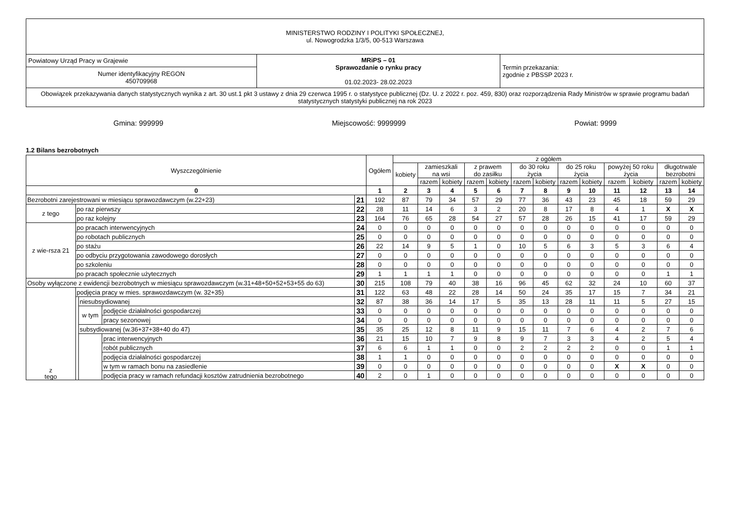| MINISTERSTWO RODZINY I POLITYKI SPOŁECZNEJ, ul. Nowogrodzka 1/3/5, 00-513 Warszawa | | |
| Powiatowy Urząd Pracy w Grajewie | MRiPS – 01 Sprawozdanie o rynku pracy 01.02.2023- 28.02.2023 | Termin przekazania: zgodnie z PBSSP 2023 r. |
| Numer identyfikacyjny REGON 450709968 | | |
| Obowiązek przekazywania danych statystycznych wynika z art. 30 ust.1 pkt 3 ustawy z dnia 29 czerwca 1995 r. o statystyce publicznej (Dz. U. z 2022 r. poz. 459, 830) oraz rozporządzenia Rady Ministrów w sprawie programu badań statystycznych statystyki publicznej na rok 2023 | | |
Gmina: 999999 Miejscowość: 9999999 Powiat: 9999
1.2 Bilans bezrobotnych
| Wyszczególnienie | | | | | Ogółem | z ogółem | | | | | | | | | | | | |
| --- | --- | --- | --- | --- | --- | --- | --- | --- | --- | --- | --- | --- | --- | --- | --- | --- | --- | --- |
| | | | | | | kobiety | zamieszkali na wsi | | z prawem do zasiłku | | do 30 roku życia | | do 25 roku życia | | powyżej 50 roku życia | | długotrwale bezrobotni | |
| | | | | | | | razem | kobiety | razem | kobiety | razem | kobiety | razem | kobiety | razem | kobiety | razem | kobiety |
| 0 | | | | | 1 | 2 | 3 | 4 | 5 | 6 | 7 | 8 | 9 | 10 | 11 | 12 | 13 | 14 |
| Bezrobotni zarejestrowani w miesiącu sprawozdawczym (w.22+23) | | | | 21 | 192 | 87 | 79 | 34 | 57 | 29 | 77 | 36 | 43 | 23 | 45 | 18 | 59 | 29 |
| z tego | po raz pierwszy | | | 22 | 28 | 11 | 14 | 6 | 3 | 2 | 20 | 8 | 17 | 8 | 4 | 1 | X | X |
| | po raz kolejny | | | 23 | 164 | 76 | 65 | 28 | 54 | 27 | 57 | 28 | 26 | 15 | 41 | 17 | 59 | 29 |
| z wie-rsza 21 | po pracach interwencyjnych | | | 24 | 0 | 0 | 0 | 0 | 0 | 0 | 0 | 0 | 0 | 0 | 0 | 0 | 0 | 0 |
| | po robotach publicznych | | | 25 | 0 | 0 | 0 | 0 | 0 | 0 | 0 | 0 | 0 | 0 | 0 | 0 | 0 | 0 |
| | po stażu | | | 26 | 22 | 14 | 9 | 5 | 1 | 0 | 10 | 5 | 6 | 3 | 5 | 3 | 6 | 4 |
| | po odbyciu przygotowania zawodowego dorosłych | | | 27 | 0 | 0 | 0 | 0 | 0 | 0 | 0 | 0 | 0 | 0 | 0 | 0 | 0 | 0 |
| | po szkoleniu | | | 28 | 0 | 0 | 0 | 0 | 0 | 0 | 0 | 0 | 0 | 0 | 0 | 0 | 0 | 0 |
| | po pracach społecznie użytecznych | | | 29 | 1 | 1 | 1 | 1 | 0 | 0 | 0 | 0 | 0 | 0 | 0 | 0 | 1 | 1 |
| Osoby wyłączone z ewidencji bezrobotnych w miesiącu sprawozdawczym (w.31+48+50+52+53+55 do 63) | | | | 30 | 215 | 108 | 79 | 40 | 38 | 16 | 96 | 45 | 62 | 32 | 24 | 10 | 60 | 37 |
| z tego | podjęcia pracy w mies. sprawozdawczym (w. 32+35) | | | 31 | 122 | 63 | 48 | 22 | 28 | 14 | 50 | 24 | 35 | 17 | 15 | 7 | 34 | 21 |
| | | niesubsydiowanej | | 32 | 87 | 38 | 36 | 14 | 17 | 5 | 35 | 13 | 28 | 11 | 11 | 5 | 27 | 15 |
| | | w tym | podjęcie działalności gospodarczej | 33 | 0 | 0 | 0 | 0 | 0 | 0 | 0 | 0 | 0 | 0 | 0 | 0 | 0 | 0 |
| | | | pracy sezonowej | 34 | 0 | 0 | 0 | 0 | 0 | 0 | 0 | 0 | 0 | 0 | 0 | 0 | 0 | 0 |
| | | subsydiowanej (w.36+37+38+40 do 47) | | 35 | 35 | 25 | 12 | 8 | 11 | 9 | 15 | 11 | 7 | 6 | 4 | 2 | 7 | 6 |
| | | | prac interwencyjnych | 36 | 21 | 15 | 10 | 7 | 9 | 8 | 9 | 7 | 3 | 3 | 4 | 2 | 5 | 4 |
| | | | robót publicznych | 37 | 6 | 6 | 1 | 1 | 0 | 0 | 2 | 2 | 2 | 2 | 0 | 0 | 1 | 1 |
| | | | podjęcia działalności gospodarczej | 38 | 1 | 1 | 0 | 0 | 0 | 0 | 0 | 0 | 0 | 0 | 0 | 0 | 0 | 0 |
| | | | w tym w ramach bonu na zasiedlenie | 39 | 0 | 0 | 0 | 0 | 0 | 0 | 0 | 0 | 0 | 0 | X | X | 0 | 0 |
| | | | podjęcia pracy w ramach refundacji kosztów zatrudnienia bezrobotnego | 40 | 2 | 0 | 1 | 0 | 0 | 0 | 0 | 0 | 0 | 0 | 0 | 0 | 0 | 0 |